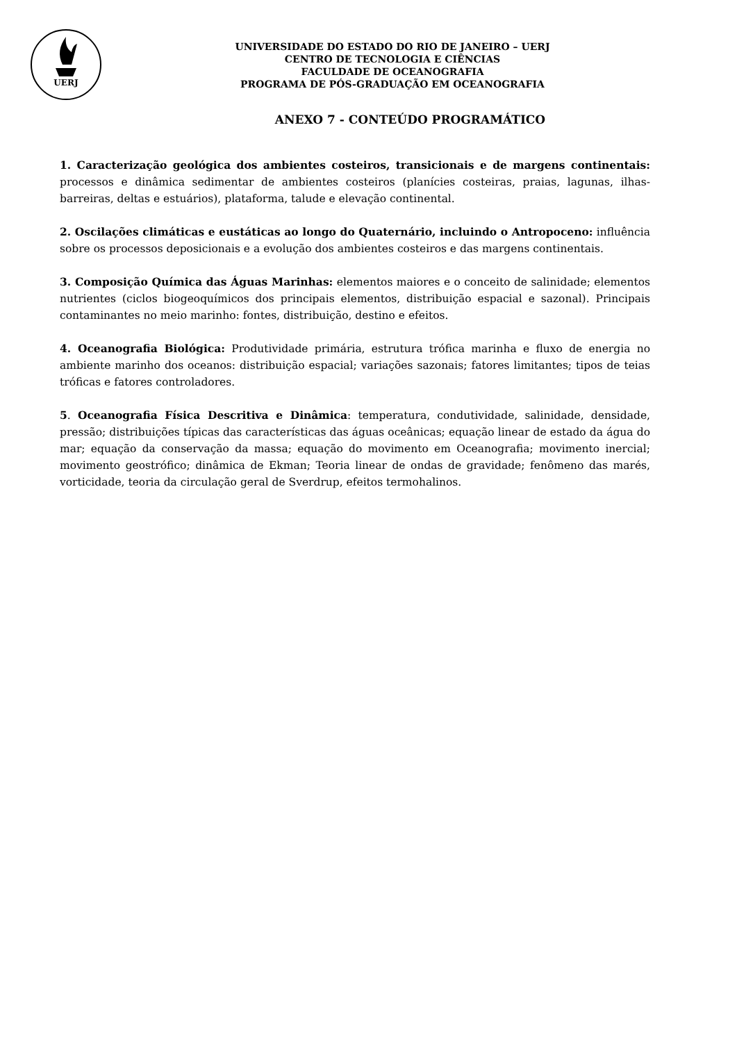UERJ
UNIVERSIDADE DO ESTADO DO RIO DE JANEIRO – UERJ
CENTRO DE TECNOLOGIA E CIÊNCIAS
FACULDADE DE OCEANOGRAFIA
PROGRAMA DE PÓS-GRADUAÇÃO EM OCEANOGRAFIA
ANEXO 7 - CONTEÚDO PROGRAMÁTICO
1. Caracterização geológica dos ambientes costeiros, transicionais e de margens continentais: processos e dinâmica sedimentar de ambientes costeiros (planícies costeiras, praias, lagunas, ilhas-barreiras, deltas e estuários), plataforma, talude e elevação continental.
2. Oscilações climáticas e eustáticas ao longo do Quaternário, incluindo o Antropoceno: influência sobre os processos deposicionais e a evolução dos ambientes costeiros e das margens continentais.
3. Composição Química das Águas Marinhas: elementos maiores e o conceito de salinidade; elementos nutrientes (ciclos biogeoquímicos dos principais elementos, distribuição espacial e sazonal). Principais contaminantes no meio marinho: fontes, distribuição, destino e efeitos.
4. Oceanografia Biológica: Produtividade primária, estrutura trófica marinha e fluxo de energia no ambiente marinho dos oceanos: distribuição espacial; variações sazonais; fatores limitantes; tipos de teias tróficas e fatores controladores.
5. Oceanografia Física Descritiva e Dinâmica: temperatura, condutividade, salinidade, densidade, pressão; distribuições típicas das características das águas oceânicas; equação linear de estado da água do mar; equação da conservação da massa; equação do movimento em Oceanografia; movimento inercial; movimento geostrófico; dinâmica de Ekman; Teoria linear de ondas de gravidade; fenômeno das marés, vorticidade, teoria da circulação geral de Sverdrup, efeitos termohalinos.